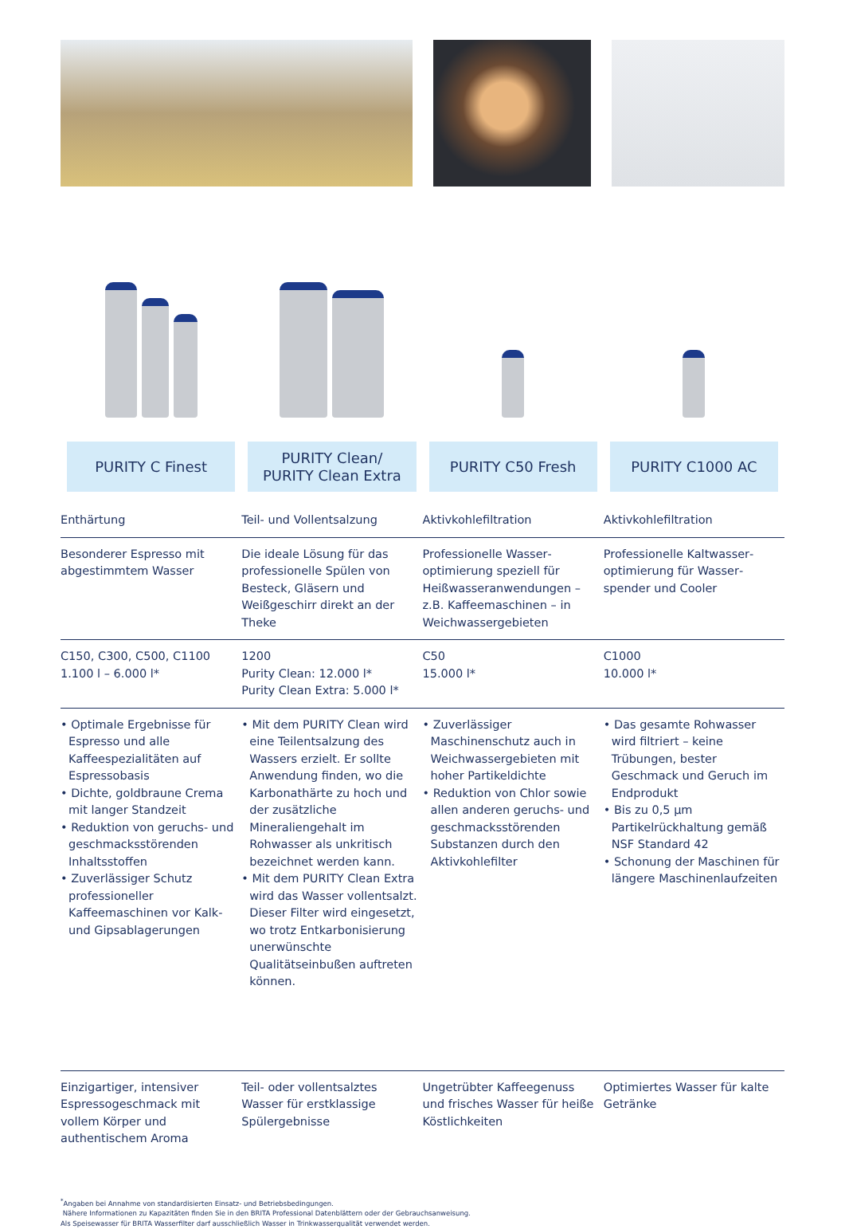| PURITY C Finest | PURITY Clean/ PURITY Clean Extra | PURITY C50 Fresh | PURITY C1000 AC |
| --- | --- | --- | --- |
| Enthärtung | Teil- und Vollentsalzung | Aktivkohlefiltration | Aktivkohlefiltration |
| Besonderer Espresso mit abgestimmtem Wasser | Die ideale Lösung für das professionelle Spülen von Besteck, Gläsern und Weißgeschirr direkt an der Theke | Professionelle Wasser­optimierung speziell für Heißwasseranwendungen – z.B. Kaffeemaschinen – in Weichwassergebieten | Professionelle Kaltwasser­optimierung für Wasser­spender und Cooler |
| C150, C300, C500, C1100 1.100 l – 6.000 l* | 1200 Purity Clean: 12.000 l* Purity Clean Extra: 5.000 l* | C50 15.000 l* | C1000 10.000 l* |
| • Optimale Ergebnisse für Espresso und alle Kaffeespezialitäten auf Espressobasis • Dichte, goldbraune Crema mit langer Standzeit • Reduktion von geruchs- und geschmacksstörenden Inhaltsstoffen • Zuverlässiger Schutz professioneller Kaffeemaschinen vor Kalk- und Gipsablagerungen | • Mit dem PURITY Clean wird eine Teilentsalzung des Wassers erzielt. Er sollte Anwendung finden, wo die Karbonathärte zu hoch und der zusätzliche Mineraliengehalt im Rohwasser als unkritisch bezeichnet werden kann. • Mit dem PURITY Clean Extra wird das Wasser vollentsalzt. Dieser Filter wird eingesetzt, wo trotz Entkarbonisierung unerwünschte Qualitätseinbußen auftreten können. | • Zuverlässiger Maschinenschutz auch in Weichwassergebieten mit hoher Partikeldichte • Reduktion von Chlor sowie allen anderen geruchs- und geschmacksstörenden Substanzen durch den Aktivkohlefilter | • Das gesamte Rohwasser wird filtriert – keine Trübungen, bester Geschmack und Geruch im Endprodukt • Bis zu 0,5 µm Partikelrückhaltung gemäß NSF Standard 42 • Schonung der Maschinen für längere Maschinenlaufzeiten |
| Einzigartiger, intensiver Espressogeschmack mit vollem Körper und authentischem Aroma | Teil- oder vollentsalztes Wasser für erstklassige Spülergebnisse | Ungetrübter Kaffeegenuss und frisches Wasser für heiße Köstlichkeiten | Optimiertes Wasser für kalte Getränke |
<sup>*</sup> Angaben bei Annahme von standardisierten Einsatz- und Betriebsbedingungen.
Nähere Informationen zu Kapazitäten finden Sie in den BRITA Professional Datenblättern oder der Gebrauchsanweisung.
Als Speisewasser für BRITA Wasserfilter darf ausschließlich Wasser in Trinkwasserqualität verwendet werden.